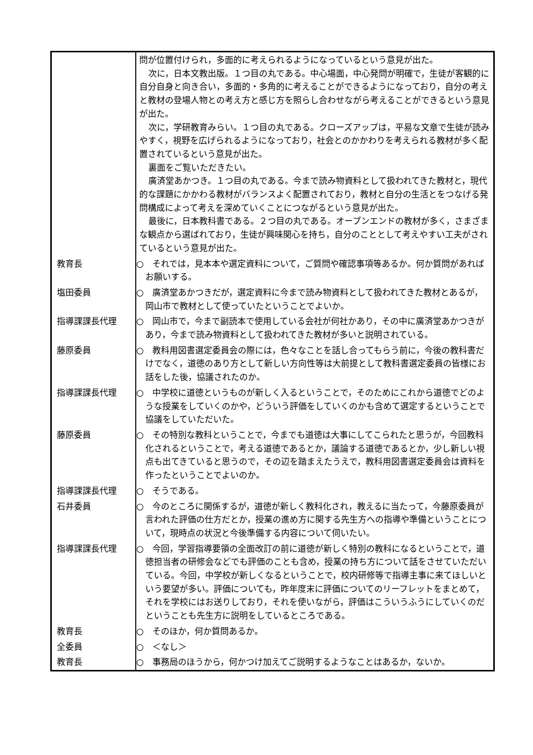| | 問が位置付けられ，多面的に考えられるようになっているという意見が出た。 次に，日本文教出版。１つ目の丸である。中心場面，中心発問が明確で，生徒が客観的に自分自身と向き合い，多面的・多角的に考えることができるようになっており，自分の考えと教材の登場人物との考え方と感じ方を照らし合わせながら考えることができるという意見が出た。 次に，学研教育みらい。１つ目の丸である。クローズアップは，平易な文章で生徒が読みやすく，視野を広げられるようになっており，社会とのかかわりを考えられる教材が多く配置されているという意見が出た。 裏面をご覧いただきたい。 廣済堂あかつき。１つ目の丸である。今まで読み物資料として扱われてきた教材と，現代的な課題にかかわる教材がバランスよく配置されており，教材と自分の生活とをつなげる発問構成によって考えを深めていくことにつながるという意見が出た。 最後に，日本教科書である。２つ目の丸である。オープンエンドの教材が多く，さまざまな観点から選ばれており，生徒が興味関心を持ち，自分のこととして考えやすい工夫がされているという意見が出た。 |
| 教育長 | ○ それでは，見本本や選定資料について，ご質問や確認事項等あるか。何か質問があればお願いする。 |
| 塩田委員 | ○ 廣済堂あかつきだが，選定資料に今まで読み物資料として扱われてきた教材とあるが，岡山市で教材として使っていたということでよいか。 |
| 指導課課長代理 | ○ 岡山市で，今まで副読本で使用している会社が何社かあり，その中に廣済堂あかつきがあり，今まで読み物資料として扱われてきた教材が多いと説明されている。 |
| 藤原委員 | ○ 教科用図書選定委員会の際には，色々なことを話し合ってもらう前に，今後の教科書だけでなく，道徳のあり方として新しい方向性等は大前提として教科書選定委員の皆様にお話をした後，協議されたのか。 |
| 指導課課長代理 | ○ 中学校に道徳というものが新しく入るということで，そのためにこれから道徳でどのような授業をしていくのかや，どういう評価をしていくのかも含めて選定するということで協議をしていただいた。 |
| 藤原委員 | ○ その特別な教科ということで，今までも道徳は大事にしてこられたと思うが，今回教科化されるということで，考える道徳であるとか，議論する道徳であるとか，少し新しい視点も出てきていると思うので，その辺を踏まえたうえで，教科用図書選定委員会は資料を作ったということでよいのか。 |
| 指導課課長代理 | ○ そうである。 |
| 石井委員 | ○ 今のところに関係するが，道徳が新しく教科化され，教えるに当たって，今藤原委員が言われた評価の仕方だとか，授業の進め方に関する先生方への指導や準備ということについて，現時点の状況と今後準備する内容について伺いたい。 |
| 指導課課長代理 | ○ 今回，学習指導要領の全面改訂の前に道徳が新しく特別の教科になるということで，道徳担当者の研修会などでも評価のことも含め，授業の持ち方について話をさせていただいている。今回，中学校が新しくなるということで，校内研修等で指導主事に来てほしいという要望が多い。評価についても，昨年度末に評価についてのリーフレットをまとめて，それを学校にはお送りしており，それを使いながら，評価はこういうふうにしていくのだということも先生方に説明をしているところである。 |
| 教育長 | ○ そのほか，何か質問あるか。 |
| 全委員 | ○ ＜なし＞ |
| 教育長 | ○ 事務局のほうから，何かつけ加えてご説明するようなことはあるか，ないか。 |